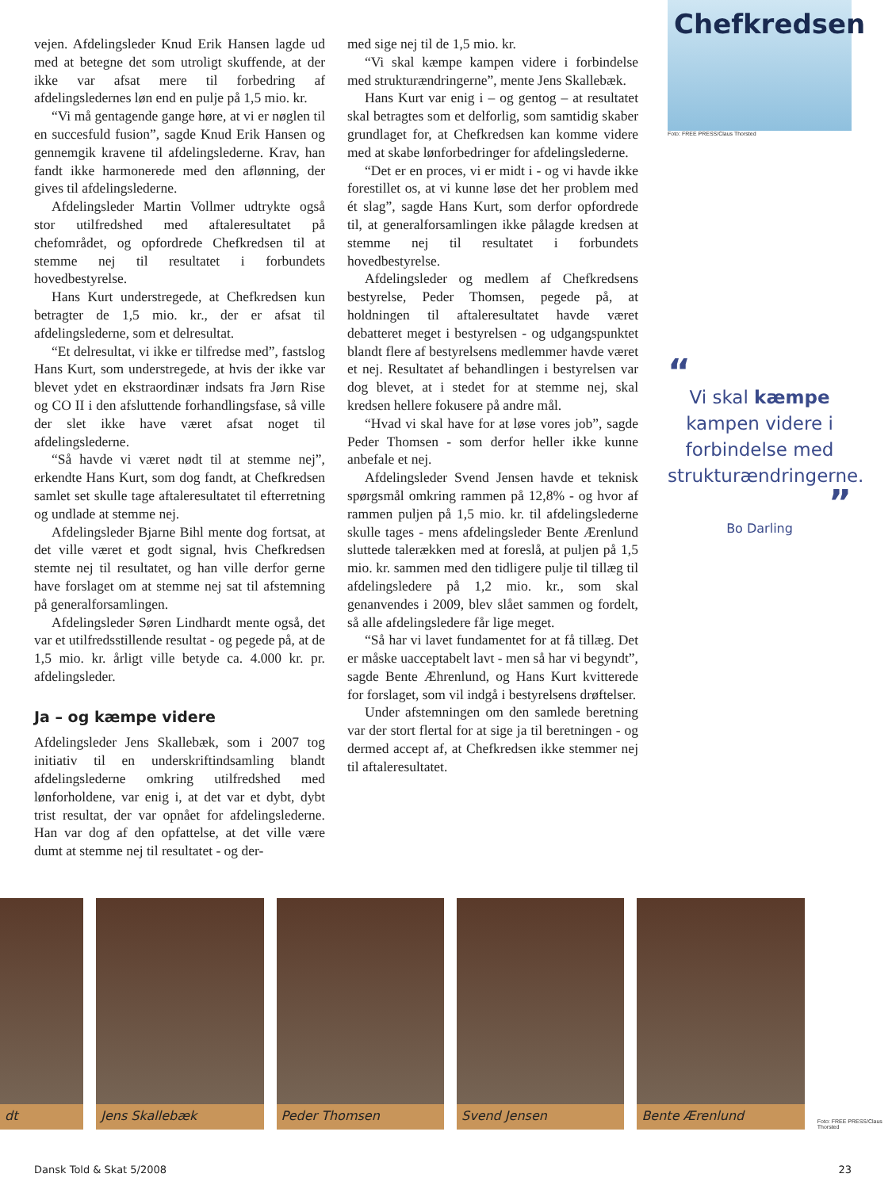vejen. Afdelingsleder Knud Erik Hansen lagde ud med at betegne det som utroligt skuffende, at der ikke var afsat mere til forbedring af afdelingsledernes løn end en pulje på 1,5 mio. kr.
“Vi må gentagende gange høre, at vi er nøglen til en succesfuld fusion”, sagde Knud Erik Hansen og gennemgik kravene til afdelingslederne. Krav, han fandt ikke harmonerede med den aflønning, der gives til afdelingslederne.
Afdelingsleder Martin Vollmer udtrykte også stor utilfredshed med aftaleresultatet på chefområdet, og opfordrede Chefkredsen til at stemme nej til resultatet i forbundets hovedbestyrelse.
Hans Kurt understregede, at Chefkredsen kun betragter de 1,5 mio. kr., der er afsat til afdelingslederne, som et delresultat.
“Et delresultat, vi ikke er tilfredse med”, fastslog Hans Kurt, som understregede, at hvis der ikke var blevet ydet en ekstraordinær indsats fra Jørn Rise og CO II i den afsluttende forhandlingsfase, så ville der slet ikke have været afsat noget til afdelingslederne.
“Så havde vi været nødt til at stemme nej”, erkendte Hans Kurt, som dog fandt, at Chefkredsen samlet set skulle tage aftaleresultatet til efterretning og undlade at stemme nej.
Afdelingsleder Bjarne Bihl mente dog fortsat, at det ville været et godt signal, hvis Chefkredsen stemte nej til resultatet, og han ville derfor gerne have forslaget om at stemme nej sat til afstemning på generalforsamlingen.
Afdelingsleder Søren Lindhardt mente også, det var et utilfredsstillende resultat - og pegede på, at de 1,5 mio. kr. årligt ville betyde ca. 4.000 kr. pr. afdelingsleder.
Ja – og kæmpe videre
Afdelingsleder Jens Skallebæk, som i 2007 tog initiativ til en underskriftindsamling blandt afdelingslederne omkring utilfredshed med lønforholdene, var enig i, at det var et dybt, dybt trist resultat, der var opnået for afdelingslederne. Han var dog af den opfattelse, at det ville være dumt at stemme nej til resultatet - og der-
med sige nej til de 1,5 mio. kr.
“Vi skal kæmpe kampen videre i forbindelse med strukturændringerne”, mente Jens Skallebæk.
Hans Kurt var enig i – og gentog – at resultatet skal betragtes som et delforlig, som samtidig skaber grundlaget for, at Chefkredsen kan komme videre med at skabe lønforbedringer for afdelingslederne.
“Det er en proces, vi er midt i - og vi havde ikke forestillet os, at vi kunne løse det her problem med ét slag”, sagde Hans Kurt, som derfor opfordrede til, at generalforsamlingen ikke pålagde kredsen at stemme nej til resultatet i forbundets hovedbestyrelse.
Afdelingsleder og medlem af Chefkredsens bestyrelse, Peder Thomsen, pegede på, at holdningen til aftaleresultatet havde været debatteret meget i bestyrelsen - og udgangspunktet blandt flere af bestyrelsens medlemmer havde været et nej. Resultatet af behandlingen i bestyrelsen var dog blevet, at i stedet for at stemme nej, skal kredsen hellere fokusere på andre mål.
“Hvad vi skal have for at løse vores job”, sagde Peder Thomsen - som derfor heller ikke kunne anbefale et nej.
Afdelingsleder Svend Jensen havde et teknisk spørgsmål omkring rammen på 12,8% - og hvor af rammen puljen på 1,5 mio. kr. til afdelingslederne skulle tages - mens afdelingsleder Bente Ærenlund sluttede talerækken med at foreslå, at puljen på 1,5 mio. kr. sammen med den tidligere pulje til tillæg til afdelingsledere på 1,2 mio. kr., som skal genanvendes i 2009, blev slået sammen og fordelt, så alle afdelingsledere får lige meget.
“Så har vi lavet fundamentet for at få tillæg. Det er måske uacceptabelt lavt - men så har vi begyndt”, sagde Bente Æhrenlund, og Hans Kurt kvitterede for forslaget, som vil indgå i bestyrelsens drøftelser.
Under afstemningen om den samlede beretning var der stort flertal for at sige ja til beretningen - og dermed accept af, at Chefkredsen ikke stemmer nej til aftaleresultatet.
Chefkredsen
Foto: FREE PRESS/Claus Thorsted
“
Vi skal kæmpe kampen videre i forbindelse med strukturændringerne.
”
Bo Darling
dt Jens Skallebæk Peder Thomsen Svend Jensen Bente Ærenlund
Foto: FREE PRESS/Claus Thorsted
Dansk Told & Skat 5/2008 23